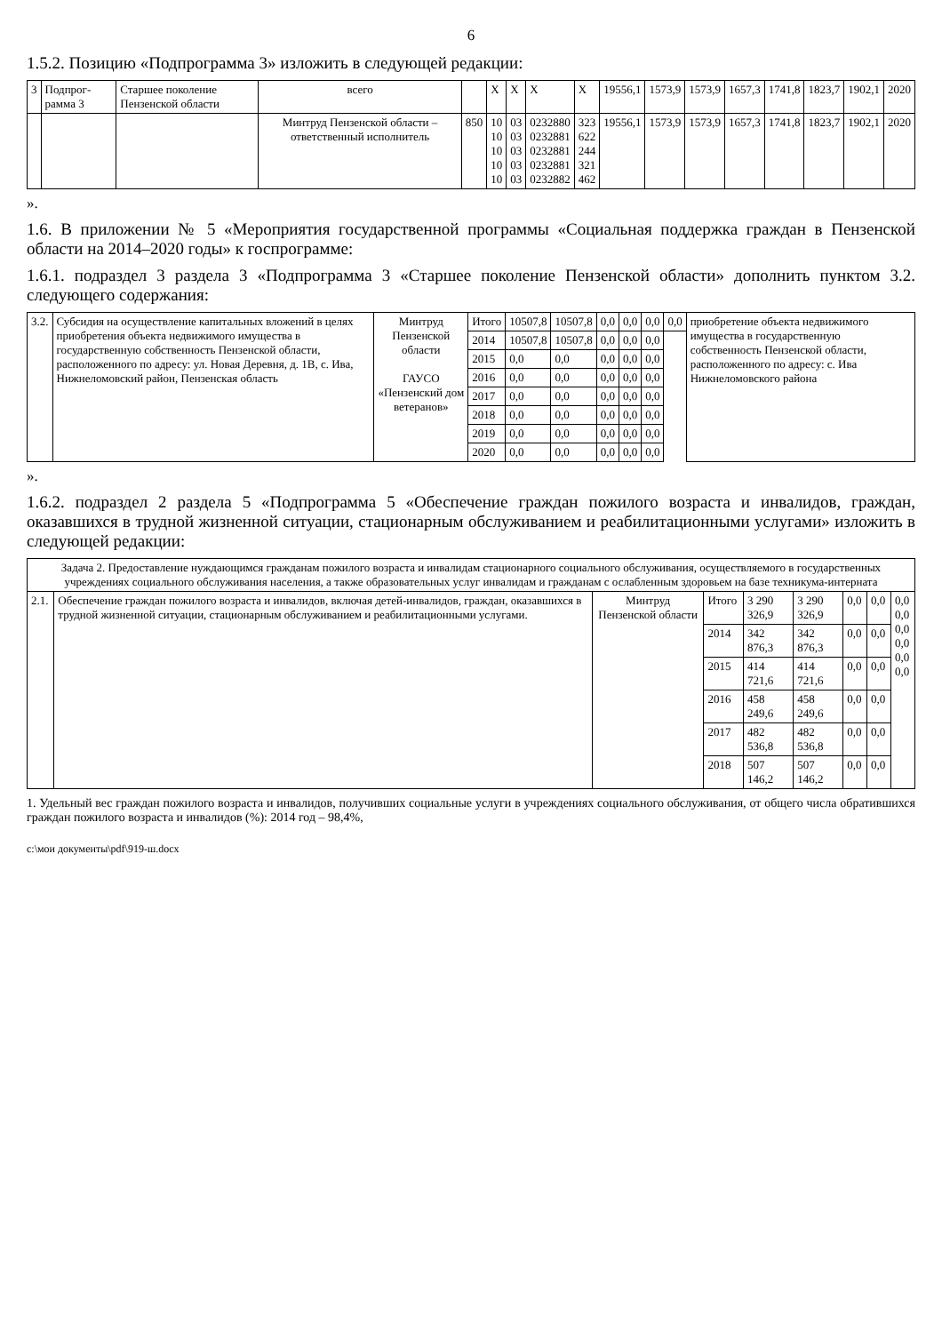6
1.5.2. Позицию «Подпрограмма 3» изложить в следующей редакции:
| 3 | Подпрог-рамма 3 | Старшее поколение Пензенской области | всего | | X | X | X | X | 19556,1 | 1573,9 | 1573,9 | 1657,3 | 1741,8 | 1823,7 | 1902,1 | 2020 |
| | | | Минтруд Пензенской области – ответственный исполнитель | 850 | 10 10 10 10 10 | 03 03 03 03 03 | 0232880 0232881 0232881 0232881 0232882 | 323 622 244 321 462 | 19556,1 | 1573,9 | 1573,9 | 1657,3 | 1741,8 | 1823,7 | 1902,1 | 2020 |
».
1.6. В приложении № 5 «Мероприятия государственной программы «Социальная поддержка граждан в Пензенской области на 2014–2020 годы» к госпрограмме:
1.6.1. подраздел 3 раздела 3 «Подпрограмма 3 «Старшее поколение Пензенской области» дополнить пунктом 3.2. следующего содержания:
| 3.2. | Субсидия на осуществление капитальных вложений в целях приобретения объекта недвижимого имущества в государственную собственность Пензенской области, расположенного по адресу: ул. Новая Деревня, д. 1В, с. Ива, Нижнеломовский район, Пензенская область | Минтруд Пензенской области ГАУСО «Пензенский дом ветеранов» | Итого | 10507,8 | 10507,8 | 0,0 | 0,0 | 0,0 | 0,0 | приобретение объекта недвижимого имущества в государственную собственность Пензенской области, расположенного по адресу: с. Ива Нижнеломовского района |
| | | | 2014 | 10507,8 | 10507,8 | 0,0 | 0,0 | 0,0 | | |
| | | | 2015 | 0,0 | 0,0 | 0,0 | 0,0 | 0,0 | | |
| | | | 2016 | 0,0 | 0,0 | 0,0 | 0,0 | 0,0 | | |
| | | | 2017 | 0,0 | 0,0 | 0,0 | 0,0 | 0,0 | | |
| | | | 2018 | 0,0 | 0,0 | 0,0 | 0,0 | 0,0 | | |
| | | | 2019 | 0,0 | 0,0 | 0,0 | 0,0 | 0,0 | | |
| | | | 2020 | 0,0 | 0,0 | 0,0 | 0,0 | 0,0 | | |
».
1.6.2. подраздел 2 раздела 5 «Подпрограмма 5 «Обеспечение граждан пожилого возраста и инвалидов, граждан, оказавшихся в трудной жизненной ситуации, стационарным обслуживанием и реабилитационными услугами» изложить в следующей редакции:
| Задача 2. Предоставление нуждающимся гражданам пожилого возраста и инвалидам стационарного социального обслуживания, осуществляемого в государственных учреждениях социального обслуживания населения, а также образовательных услуг инвалидам и гражданам с ослабленным здоровьем на базе техникума-интерната | | | | | | | | |
| 2.1. | Обеспечение граждан пожилого возраста и инвалидов, включая детей-инвалидов, граждан, оказавшихся в трудной жизненной ситуации, стационарным обслуживанием и реабилитационными услугами. | Минтруд Пензенской области | Итого | 3 290 326,9 | 3 290 326,9 | 0,0 | 0,0 | 0,0 0,0 0,0 0,0 0,0 0,0 |
| | | | 2014 | 342 876,3 | 342 876,3 | 0,0 | 0,0 | |
| | | | 2015 | 414 721,6 | 414 721,6 | 0,0 | 0,0 | |
| | | | 2016 | 458 249,6 | 458 249,6 | 0,0 | 0,0 | |
| | | | 2017 | 482 536,8 | 482 536,8 | 0,0 | 0,0 | |
| | | | 2018 | 507 146,2 | 507 146,2 | 0,0 | 0,0 | |
1. Удельный вес граждан пожилого возраста и инвалидов, получивших социальные услуги в учреждениях социального обслуживания, от общего числа обратившихся граждан пожилого возраста и инвалидов (%): 2014 год – 98,4%,
c:\мои документы\pdf\919-ш.docx